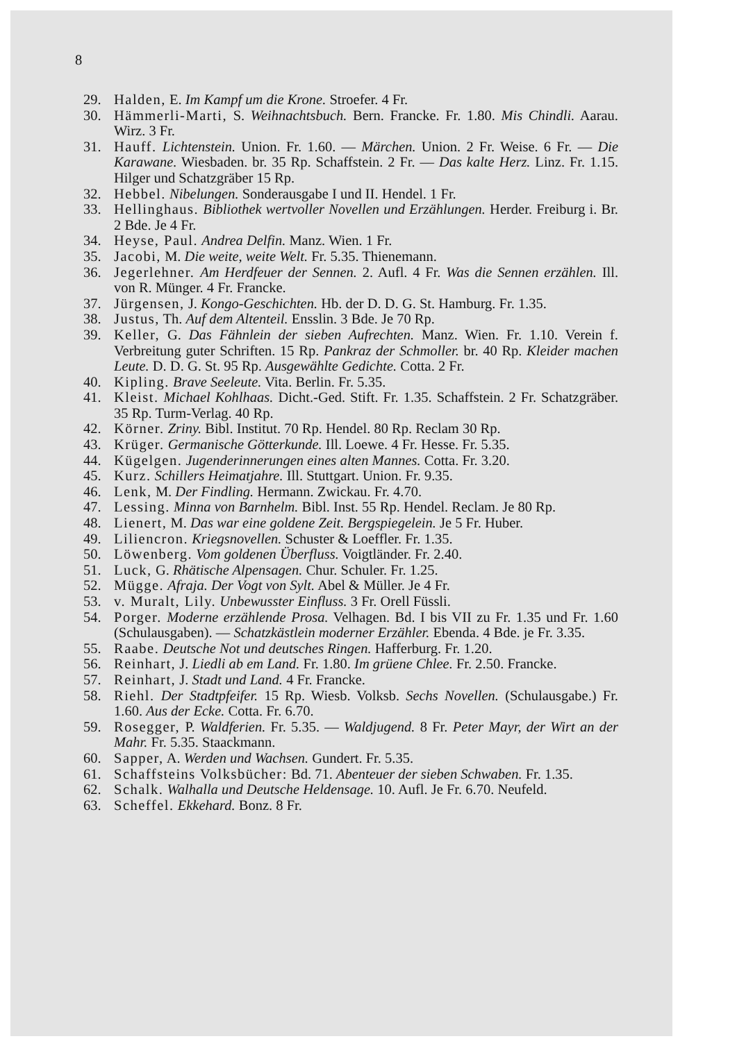8
29. Halden, E. Im Kampf um die Krone. Stroefer. 4 Fr.
30. Hämmerli-Marti, S. Weihnachtsbuch. Bern. Francke. Fr. 1.80. Mis Chindli. Aarau. Wirz. 3 Fr.
31. Hauff. Lichtenstein. Union. Fr. 1.60. — Märchen. Union. 2 Fr. Weise. 6 Fr. — Die Karawane. Wiesbaden. br. 35 Rp. Schaffstein. 2 Fr. — Das kalte Herz. Linz. Fr. 1.15. Hilger und Schatzgräber 15 Rp.
32. Hebbel. Nibelungen. Sonderausgabe I und II. Hendel. 1 Fr.
33. Hellinghaus. Bibliothek wertvoller Novellen und Erzählungen. Herder. Freiburg i. Br. 2 Bde. Je 4 Fr.
34. Heyse, Paul. Andrea Delfin. Manz. Wien. 1 Fr.
35. Jacobi, M. Die weite, weite Welt. Fr. 5.35. Thienemann.
36. Jegerlehner. Am Herdfeuer der Sennen. 2. Aufl. 4 Fr. Was die Sennen erzählen. Ill. von R. Münger. 4 Fr. Francke.
37. Jürgensen, J. Kongo-Geschichten. Hb. der D. D. G. St. Hamburg. Fr. 1.35.
38. Justus, Th. Auf dem Altenteil. Ensslin. 3 Bde. Je 70 Rp.
39. Keller, G. Das Fähnlein der sieben Aufrechten. Manz. Wien. Fr. 1.10. Verein f. Verbreitung guter Schriften. 15 Rp. Pankraz der Schmoller. br. 40 Rp. Kleider machen Leute. D. D. G. St. 95 Rp. Ausgewählte Gedichte. Cotta. 2 Fr.
40. Kipling. Brave Seeleute. Vita. Berlin. Fr. 5.35.
41. Kleist. Michael Kohlhaas. Dicht.-Ged. Stift. Fr. 1.35. Schaffstein. 2 Fr. Schatzgräber. 35 Rp. Turm-Verlag. 40 Rp.
42. Körner. Zriny. Bibl. Institut. 70 Rp. Hendel. 80 Rp. Reclam 30 Rp.
43. Krüger. Germanische Götterkunde. Ill. Loewe. 4 Fr. Hesse. Fr. 5.35.
44. Kügelgen. Jugenderinnerungen eines alten Mannes. Cotta. Fr. 3.20.
45. Kurz. Schillers Heimatjahre. Ill. Stuttgart. Union. Fr. 9.35.
46. Lenk, M. Der Findling. Hermann. Zwickau. Fr. 4.70.
47. Lessing. Minna von Barnhelm. Bibl. Inst. 55 Rp. Hendel. Reclam. Je 80 Rp.
48. Lienert, M. Das war eine goldene Zeit. Bergspiegelein. Je 5 Fr. Huber.
49. Liliencron. Kriegsnovellen. Schuster & Loeffler. Fr. 1.35.
50. Löwenberg. Vom goldenen Überfluss. Voigtländer. Fr. 2.40.
51. Luck, G. Rhätische Alpensagen. Chur. Schuler. Fr. 1.25.
52. Mügge. Afraja. Der Vogt von Sylt. Abel & Müller. Je 4 Fr.
53. v. Muralt, Lily. Unbewusster Einfluss. 3 Fr. Orell Füssli.
54. Porger. Moderne erzählende Prosa. Velhagen. Bd. I bis VII zu Fr. 1.35 und Fr. 1.60 (Schulausgaben). — Schatzkästlein moderner Erzähler. Ebenda. 4 Bde. je Fr. 3.35.
55. Raabe. Deutsche Not und deutsches Ringen. Hafferburg. Fr. 1.20.
56. Reinhart, J. Liedli ab em Land. Fr. 1.80. Im grüene Chlee. Fr. 2.50. Francke.
57. Reinhart, J. Stadt und Land. 4 Fr. Francke.
58. Riehl. Der Stadtpfeifer. 15 Rp. Wiesb. Volksb. Sechs Novellen. (Schulausgabe.) Fr. 1.60. Aus der Ecke. Cotta. Fr. 6.70.
59. Rosegger, P. Waldferien. Fr. 5.35. — Waldjugend. 8 Fr. Peter Mayr, der Wirt an der Mahr. Fr. 5.35. Staackmann.
60. Sapper, A. Werden und Wachsen. Gundert. Fr. 5.35.
61. Schaffsteins Volksbücher: Bd. 71. Abenteuer der sieben Schwaben. Fr. 1.35.
62. Schalk. Walhalla und Deutsche Heldensage. 10. Aufl. Je Fr. 6.70. Neufeld.
63. Scheffel. Ekkehard. Bonz. 8 Fr.